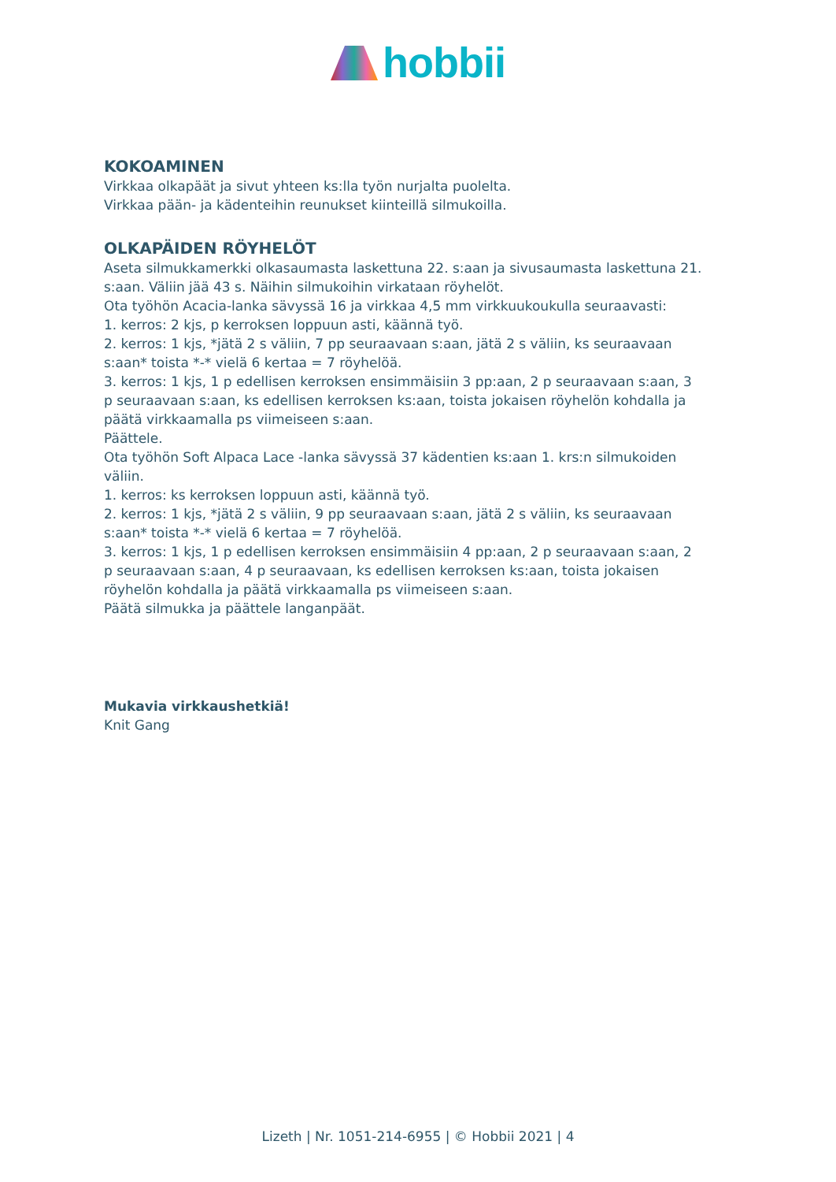hobbii
KOKOAMINEN
Virkkaa olkapäät ja sivut yhteen ks:lla työn nurjalta puolelta.
Virkkaa pään- ja kädenteihin reunukset kiinteillä silmukoilla.
OLKAPÄIDEN RÖYHELÖT
Aseta silmukkamerkki olkasaumasta laskettuna 22. s:aan ja sivusaumasta laskettuna 21. s:aan. Väliin jää 43 s. Näihin silmukoihin virkataan röyhelöt.
Ota työhön Acacia-lanka sävyssä 16 ja virkkaa 4,5 mm virkkuukoukulla seuraavasti:
1. kerros: 2 kjs, p kerroksen loppuun asti, käännä työ.
2. kerros: 1 kjs, *jätä 2 s väliin, 7 pp seuraavaan s:aan, jätä 2 s väliin, ks seuraavaan s:aan* toista *-* vielä 6 kertaa = 7 röyhelöä.
3. kerros: 1 kjs, 1 p edellisen kerroksen ensimmäisiin 3 pp:aan, 2 p seuraavaan s:aan, 3 p seuraavaan s:aan, ks edellisen kerroksen ks:aan, toista jokaisen röyhelön kohdalla ja päätä virkkaamalla ps viimeiseen s:aan.
Päättele.
Ota työhön Soft Alpaca Lace -lanka sävyssä 37 kädentien ks:aan 1. krs:n silmukoiden väliin.
1. kerros: ks kerroksen loppuun asti, käännä työ.
2. kerros: 1 kjs, *jätä 2 s väliin, 9 pp seuraavaan s:aan, jätä 2 s väliin, ks seuraavaan s:aan* toista *-* vielä 6 kertaa = 7 röyhelöä.
3. kerros: 1 kjs, 1 p edellisen kerroksen ensimmäisiin 4 pp:aan, 2 p seuraavaan s:aan, 2 p seuraavaan s:aan, 4 p seuraavaan, ks edellisen kerroksen ks:aan, toista jokaisen röyhelön kohdalla ja päätä virkkaamalla ps viimeiseen s:aan.
Päätä silmukka ja päättele langanpäät.
Mukavia virkkaushetkiä!
Knit Gang
Lizeth | Nr. 1051-214-6955 | © Hobbii 2021 | 4